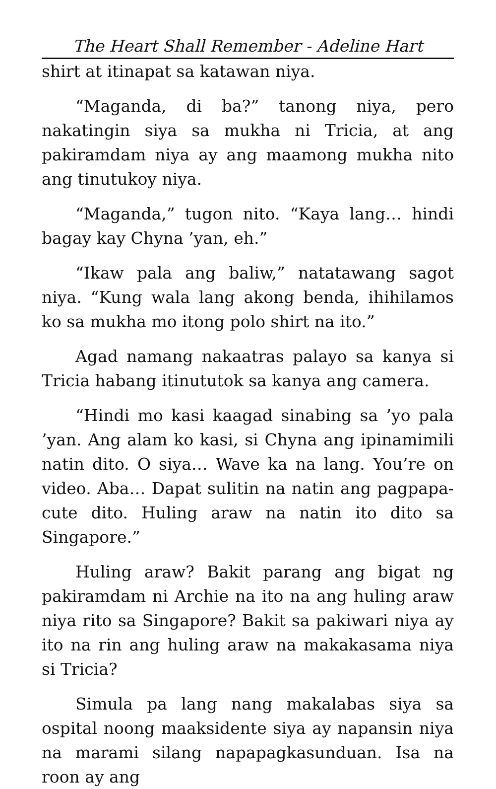The Heart Shall Remember - Adeline Hart
shirt at itinapat sa katawan niya.
“Maganda, di ba?” tanong niya, pero nakatingin siya sa mukha ni Tricia, at ang pakiramdam niya ay ang maamong mukha nito ang tinutukoy niya.
“Maganda,” tugon nito. “Kaya lang… hindi bagay kay Chyna ’yan, eh.”
“Ikaw pala ang baliw,” natatawang sagot niya. “Kung wala lang akong benda, ihihilamos ko sa mukha mo itong polo shirt na ito.”
Agad namang nakaatras palayo sa kanya si Tricia habang itinututok sa kanya ang camera.
“Hindi mo kasi kaagad sinabing sa ’yo pala ’yan. Ang alam ko kasi, si Chyna ang ipinamimili natin dito. O siya… Wave ka na lang. You’re on video. Aba… Dapat sulitin na natin ang pagpapa-cute dito. Huling araw na natin ito dito sa Singapore.”
Huling araw? Bakit parang ang bigat ng pakiramdam ni Archie na ito na ang huling araw niya rito sa Singapore? Bakit sa pakiwari niya ay ito na rin ang huling araw na makakasama niya si Tricia?
Simula pa lang nang makalabas siya sa ospital noong maaksidente siya ay napansin niya na marami silang napapagkasunduan. Isa na roon ay ang